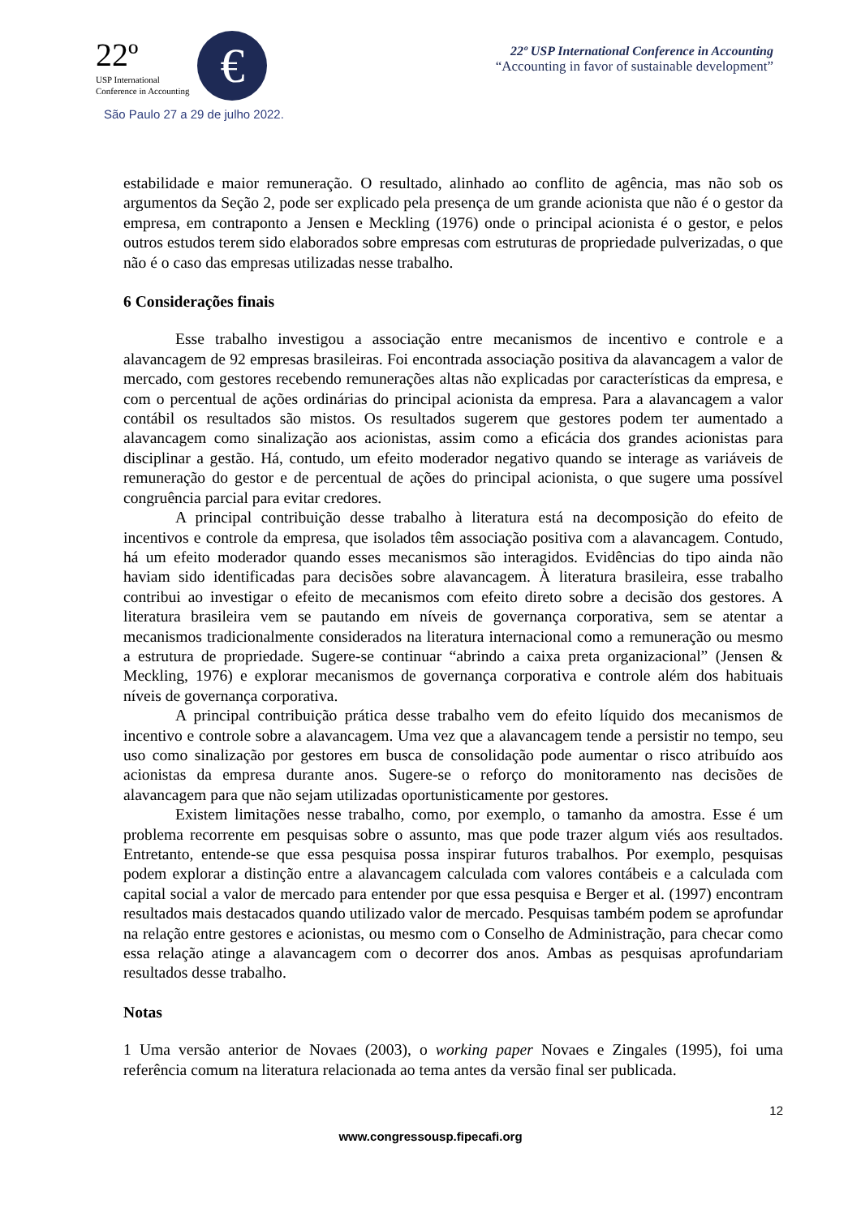22º
USP International
Conference in Accounting
€
São Paulo 27 a 29 de julho 2022.
22º USP International Conference in Accounting
“Accounting in favor of sustainable development”
estabilidade e maior remuneração. O resultado, alinhado ao conflito de agência, mas não sob os argumentos da Seção 2, pode ser explicado pela presença de um grande acionista que não é o gestor da empresa, em contraponto a Jensen e Meckling (1976) onde o principal acionista é o gestor, e pelos outros estudos terem sido elaborados sobre empresas com estruturas de propriedade pulverizadas, o que não é o caso das empresas utilizadas nesse trabalho.
6 Considerações finais
Esse trabalho investigou a associação entre mecanismos de incentivo e controle e a alavancagem de 92 empresas brasileiras. Foi encontrada associação positiva da alavancagem a valor de mercado, com gestores recebendo remunerações altas não explicadas por características da empresa, e com o percentual de ações ordinárias do principal acionista da empresa. Para a alavancagem a valor contábil os resultados são mistos. Os resultados sugerem que gestores podem ter aumentado a alavancagem como sinalização aos acionistas, assim como a eficácia dos grandes acionistas para disciplinar a gestão. Há, contudo, um efeito moderador negativo quando se interage as variáveis de remuneração do gestor e de percentual de ações do principal acionista, o que sugere uma possível congruência parcial para evitar credores.
A principal contribuição desse trabalho à literatura está na decomposição do efeito de incentivos e controle da empresa, que isolados têm associação positiva com a alavancagem. Contudo, há um efeito moderador quando esses mecanismos são interagidos. Evidências do tipo ainda não haviam sido identificadas para decisões sobre alavancagem. À literatura brasileira, esse trabalho contribui ao investigar o efeito de mecanismos com efeito direto sobre a decisão dos gestores. A literatura brasileira vem se pautando em níveis de governança corporativa, sem se atentar a mecanismos tradicionalmente considerados na literatura internacional como a remuneração ou mesmo a estrutura de propriedade. Sugere-se continuar “abrindo a caixa preta organizacional” (Jensen & Meckling, 1976) e explorar mecanismos de governança corporativa e controle além dos habituais níveis de governança corporativa.
A principal contribuição prática desse trabalho vem do efeito líquido dos mecanismos de incentivo e controle sobre a alavancagem. Uma vez que a alavancagem tende a persistir no tempo, seu uso como sinalização por gestores em busca de consolidação pode aumentar o risco atribuído aos acionistas da empresa durante anos. Sugere-se o reforço do monitoramento nas decisões de alavancagem para que não sejam utilizadas oportunisticamente por gestores.
Existem limitações nesse trabalho, como, por exemplo, o tamanho da amostra. Esse é um problema recorrente em pesquisas sobre o assunto, mas que pode trazer algum viés aos resultados. Entretanto, entende-se que essa pesquisa possa inspirar futuros trabalhos. Por exemplo, pesquisas podem explorar a distinção entre a alavancagem calculada com valores contábeis e a calculada com capital social a valor de mercado para entender por que essa pesquisa e Berger et al. (1997) encontram resultados mais destacados quando utilizado valor de mercado. Pesquisas também podem se aprofundar na relação entre gestores e acionistas, ou mesmo com o Conselho de Administração, para checar como essa relação atinge a alavancagem com o decorrer dos anos. Ambas as pesquisas aprofundariam resultados desse trabalho.
Notas
1 Uma versão anterior de Novaes (2003), o working paper Novaes e Zingales (1995), foi uma referência comum na literatura relacionada ao tema antes da versão final ser publicada.
12
www.congressousp.fipecafi.org